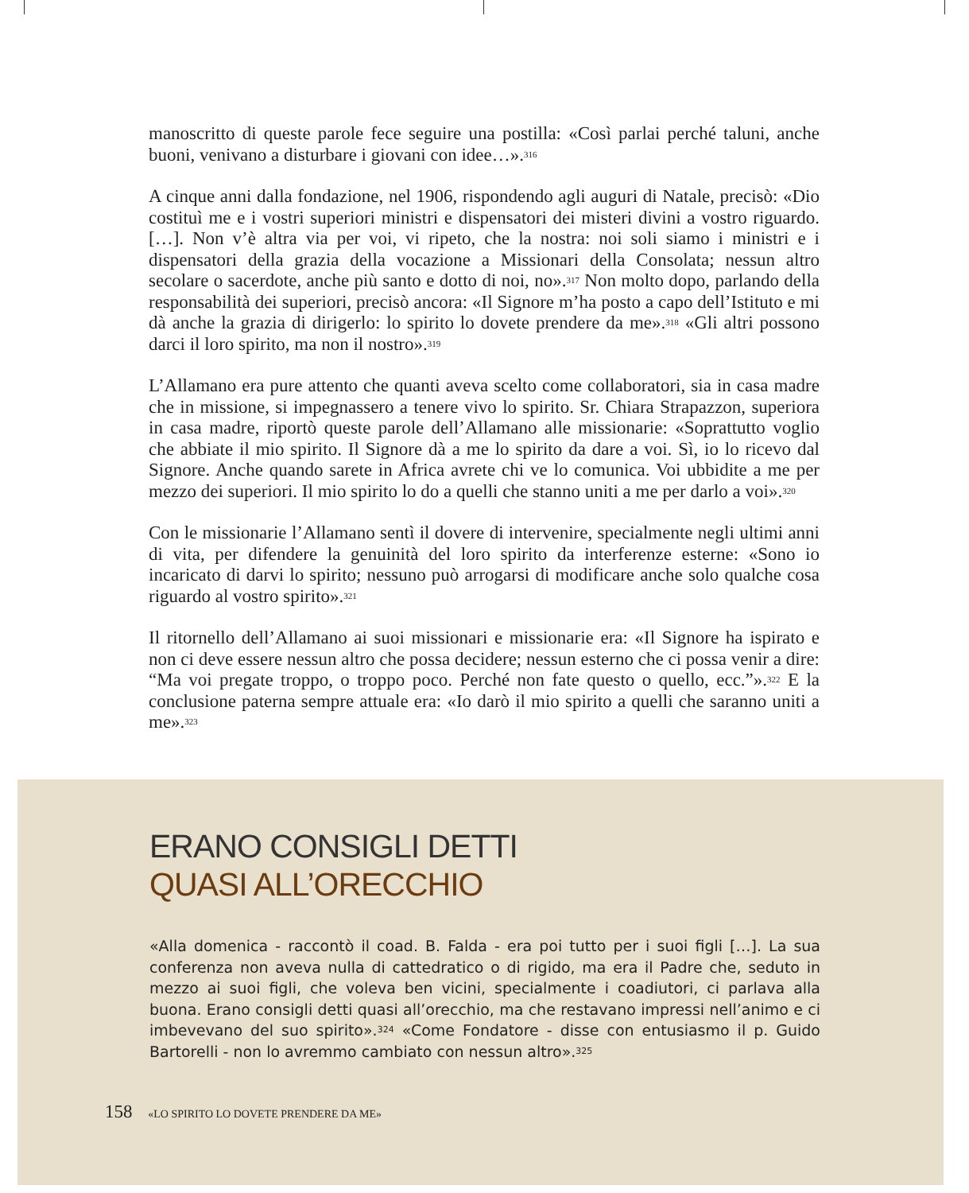manoscritto di queste parole fece seguire una postilla: «Così parlai perché taluni, anche buoni, venivano a disturbare i giovani con idee…».<sup>316</sup>
A cinque anni dalla fondazione, nel 1906, rispondendo agli auguri di Natale, precisò: «Dio costituì me e i vostri superiori ministri e dispensatori dei misteri divini a vostro riguardo. […]. Non v’è altra via per voi, vi ripeto, che la nostra: noi soli siamo i ministri e i dispensatori della grazia della vocazione a Missionari della Consolata; nessun altro secolare o sacerdote, anche più santo e dotto di noi, no».<sup>317</sup> Non molto dopo, parlando della responsabilità dei superiori, precisò ancora: «Il Signore m’ha posto a capo dell’Istituto e mi dà anche la grazia di dirigerlo: lo spirito lo dovete prendere da me».<sup>318</sup> «Gli altri possono darci il loro spirito, ma non il nostro».<sup>319</sup>
L’Allamano era pure attento che quanti aveva scelto come collaboratori, sia in casa madre che in missione, si impegnassero a tenere vivo lo spirito. Sr. Chiara Strapazzon, superiora in casa madre, riportò queste parole dell’Allamano alle missionarie: «Soprattutto voglio che abbiate il mio spirito. Il Signore dà a me lo spirito da dare a voi. Sì, io lo ricevo dal Signore. Anche quando sarete in Africa avrete chi ve lo comunica. Voi ubbidite a me per mezzo dei superiori. Il mio spirito lo do a quelli che stanno uniti a me per darlo a voi».<sup>320</sup>
Con le missionarie l’Allamano sentì il dovere di intervenire, specialmente negli ultimi anni di vita, per difendere la genuinità del loro spirito da interferenze esterne: «Sono io incaricato di darvi lo spirito; nessuno può arrogarsi di modificare anche solo qualche cosa riguardo al vostro spirito».<sup>321</sup>
Il ritornello dell’Allamano ai suoi missionari e missionarie era: «Il Signore ha ispirato e non ci deve essere nessun altro che possa decidere; nessun esterno che ci possa venir a dire: “Ma voi pregate troppo, o troppo poco. Perché non fate questo o quello, ecc.”».<sup>322</sup> E la conclusione paterna sempre attuale era: «Io darò il mio spirito a quelli che saranno uniti a me».<sup>323</sup>
ERANO CONSIGLI DETTI
QUASI ALL’ORECCHIO
«Alla domenica - raccontò il coad. B. Falda - era poi tutto per i suoi figli […]. La sua conferenza non aveva nulla di cattedratico o di rigido, ma era il Padre che, seduto in mezzo ai suoi figli, che voleva ben vicini, specialmente i coadiutori, ci parlava alla buona. Erano consigli detti quasi all’orecchio, ma che restavano impressi nell’animo e ci imbevevano del suo spirito».<sup>324</sup> «Come Fondatore - disse con entusiasmo il p. Guido Bartorelli - non lo avremmo cambiato con nessun altro».<sup>325</sup>
158 «LO SPIRITO LO DOVETE PRENDERE DA ME»